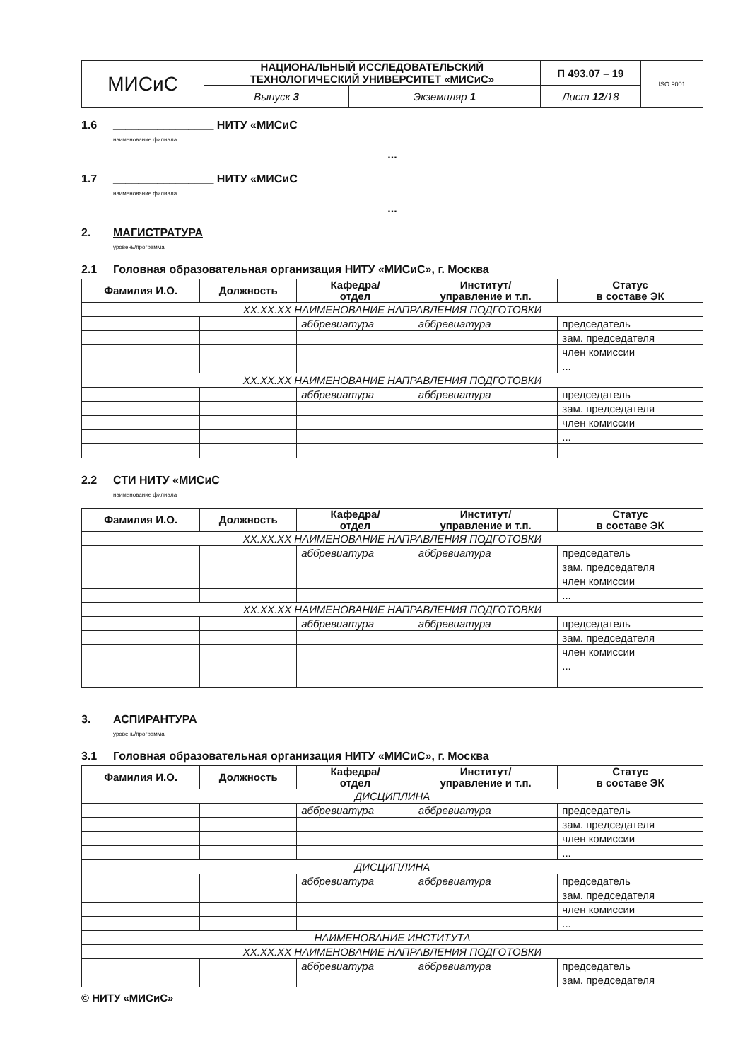| МИСиС | НАЦИОНАЛЬНЫЙ ИССЛЕДОВАТЕЛЬСКИЙ ТЕХНОЛОГИЧЕСКИЙ УНИВЕРСИТЕТ «МИСиС» | | П 493.07 – 19 | ISO 9001 |
| | Выпуск 3 | Экземпляр 1 | Лист 12 /18 | |
1.6 ________________ НИТУ «МИСиС
наименование филиала
...
1.7 ________________ НИТУ «МИСиС
наименование филиала
...
2. МАГИСТРАТУРА
уровень/программа
2.1 Головная образовательная организация НИТУ «МИСиС», г. Москва
| Фамилия И.О. | Должность | Кафедра/ отдел | Институт/ управление и т.п. | Статус в составе ЭК |
| --- | --- | --- | --- | --- |
| XX.XX.XX НАИМЕНОВАНИЕ НАПРАВЛЕНИЯ ПОДГОТОВКИ | | | | |
| | | аббревиатура | аббревиатура | председатель |
| | | | | зам. председателя |
| | | | | член комиссии |
| | | | | ... |
| XX.XX.XX НАИМЕНОВАНИЕ НАПРАВЛЕНИЯ ПОДГОТОВКИ | | | | |
| | | аббревиатура | аббревиатура | председатель |
| | | | | зам. председателя |
| | | | | член комиссии |
| | | | | ... |
2.2 СТИ НИТУ «МИСиС
наименование филиала
| Фамилия И.О. | Должность | Кафедра/ отдел | Институт/ управление и т.п. | Статус в составе ЭК |
| --- | --- | --- | --- | --- |
| XX.XX.XX НАИМЕНОВАНИЕ НАПРАВЛЕНИЯ ПОДГОТОВКИ | | | | |
| | | аббревиатура | аббревиатура | председатель |
| | | | | зам. председателя |
| | | | | член комиссии |
| | | | | ... |
| XX.XX.XX НАИМЕНОВАНИЕ НАПРАВЛЕНИЯ ПОДГОТОВКИ | | | | |
| | | аббревиатура | аббревиатура | председатель |
| | | | | зам. председателя |
| | | | | член комиссии |
| | | | | ... |
3. АСПИРАНТУРА
уровень/программа
3.1 Головная образовательная организация НИТУ «МИСиС», г. Москва
| Фамилия И.О. | Должность | Кафедра/ отдел | Институт/ управление и т.п. | Статус в составе ЭК |
| --- | --- | --- | --- | --- |
| ДИСЦИПЛИНА | | | | |
| | | аббревиатура | аббревиатура | председатель |
| | | | | зам. председателя |
| | | | | член комиссии |
| | | | | ... |
| ДИСЦИПЛИНА | | | | |
| | | аббревиатура | аббревиатура | председатель |
| | | | | зам. председателя |
| | | | | член комиссии |
| | | | | ... |
| НАИМЕНОВАНИЕ ИНСТИТУТА | | | | |
| XX.XX.XX НАИМЕНОВАНИЕ НАПРАВЛЕНИЯ ПОДГОТОВКИ | | | | |
| | | аббревиатура | аббревиатура | председатель |
| | | | | зам. председателя |
© НИТУ «МИСиС»